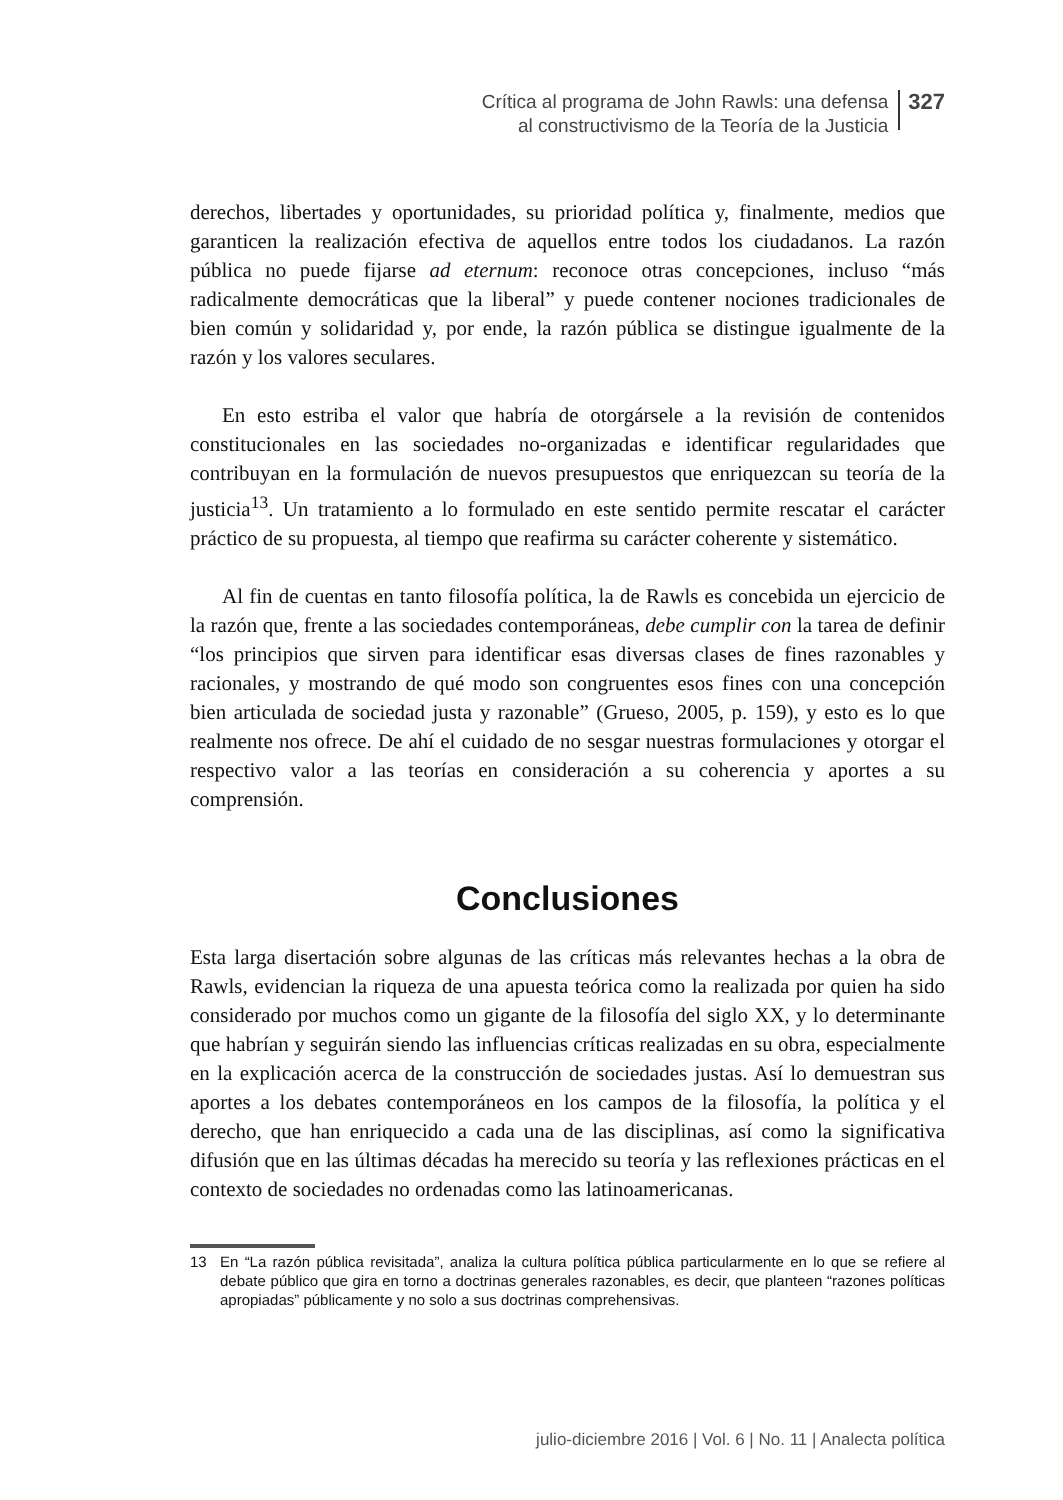Crítica al programa de John Rawls: una defensa
al constructivismo de la Teoría de la Justicia
327
derechos, libertades y oportunidades, su prioridad política y, finalmente, medios que garanticen la realización efectiva de aquellos entre todos los ciudadanos. La razón pública no puede fijarse ad eternum: reconoce otras concepciones, incluso “más radicalmente democráticas que la liberal” y puede contener nociones tradicionales de bien común y solidaridad y, por ende, la razón pública se distingue igualmente de la razón y los valores seculares.
En esto estriba el valor que habría de otorgársele a la revisión de contenidos constitucionales en las sociedades no-organizadas e identificar regularidades que contribuyan en la formulación de nuevos presupuestos que enriquezcan su teoría de la justicia<sup>13</sup>. Un tratamiento a lo formulado en este sentido permite rescatar el carácter práctico de su propuesta, al tiempo que reafirma su carácter coherente y sistemático.
Al fin de cuentas en tanto filosofía política, la de Rawls es concebida un ejercicio de la razón que, frente a las sociedades contemporáneas, debe cumplir con la tarea de definir “los principios que sirven para identificar esas diversas clases de fines razonables y racionales, y mostrando de qué modo son congruentes esos fines con una concepción bien articulada de sociedad justa y razonable” (Grueso, 2005, p. 159), y esto es lo que realmente nos ofrece. De ahí el cuidado de no sesgar nuestras formulaciones y otorgar el respectivo valor a las teorías en consideración a su coherencia y aportes a su comprensión.
Conclusiones
Esta larga disertación sobre algunas de las críticas más relevantes hechas a la obra de Rawls, evidencian la riqueza de una apuesta teórica como la realizada por quien ha sido considerado por muchos como un gigante de la filosofía del siglo XX, y lo determinante que habrían y seguirán siendo las influencias críticas realizadas en su obra, especialmente en la explicación acerca de la construcción de sociedades justas. Así lo demuestran sus aportes a los debates contemporáneos en los campos de la filosofía, la política y el derecho, que han enriquecido a cada una de las disciplinas, así como la significativa difusión que en las últimas décadas ha merecido su teoría y las reflexiones prácticas en el contexto de sociedades no ordenadas como las latinoamericanas.
13 En “La razón pública revisitada”, analiza la cultura política pública particularmente en lo que se refiere al debate público que gira en torno a doctrinas generales razonables, es decir, que planteen “razones políticas apropiadas” públicamente y no solo a sus doctrinas comprehensivas.
julio-diciembre 2016 | Vol. 6 | No. 11 | Analecta política